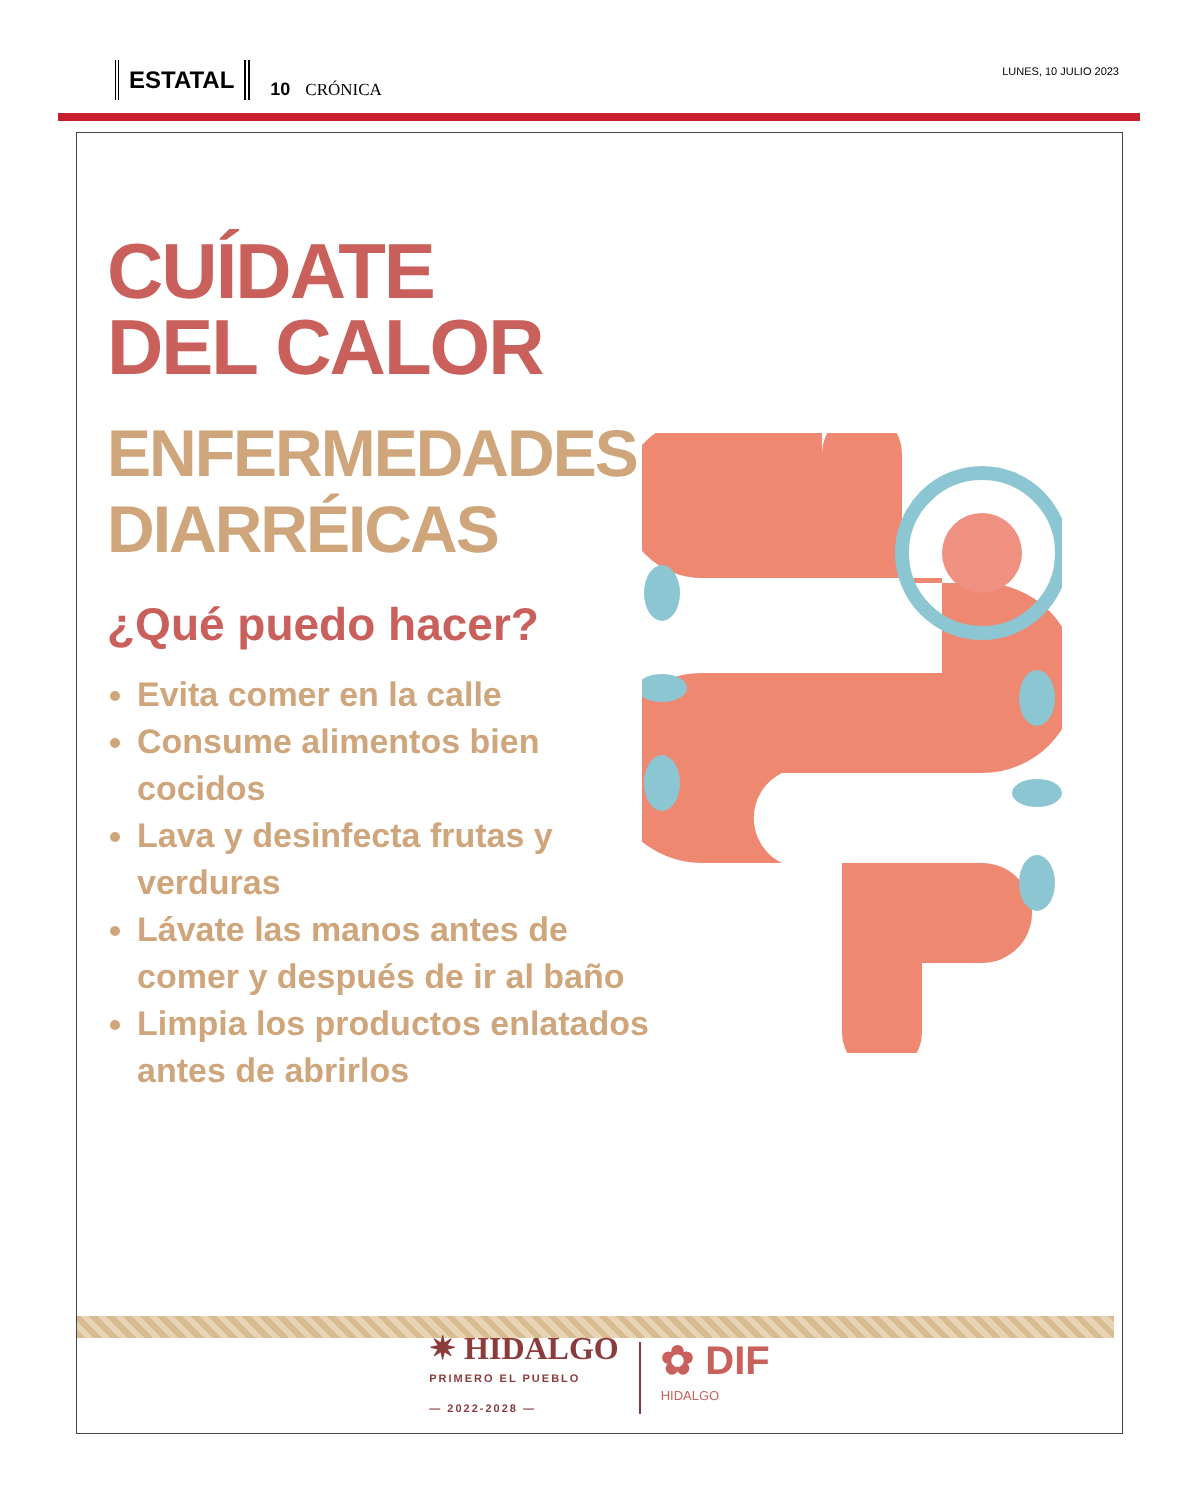ESTATAL 10 CRÓNICA LUNES, 10 JULIO 2023
CUÍDATE
DEL CALOR
ENFERMEDADES
DIARRÉICAS
¿Qué puedo hacer?
Evita comer en la calle
Consume alimentos bien cocidos
Lava y desinfecta frutas y verduras
Lávate las manos antes de comer y después de ir al baño
Limpia los productos enlatados antes de abrirlos
✷ HIDALGO
PRIMERO EL PUEBLO
— 2022-2028 —
✿ DIF
HIDALGO